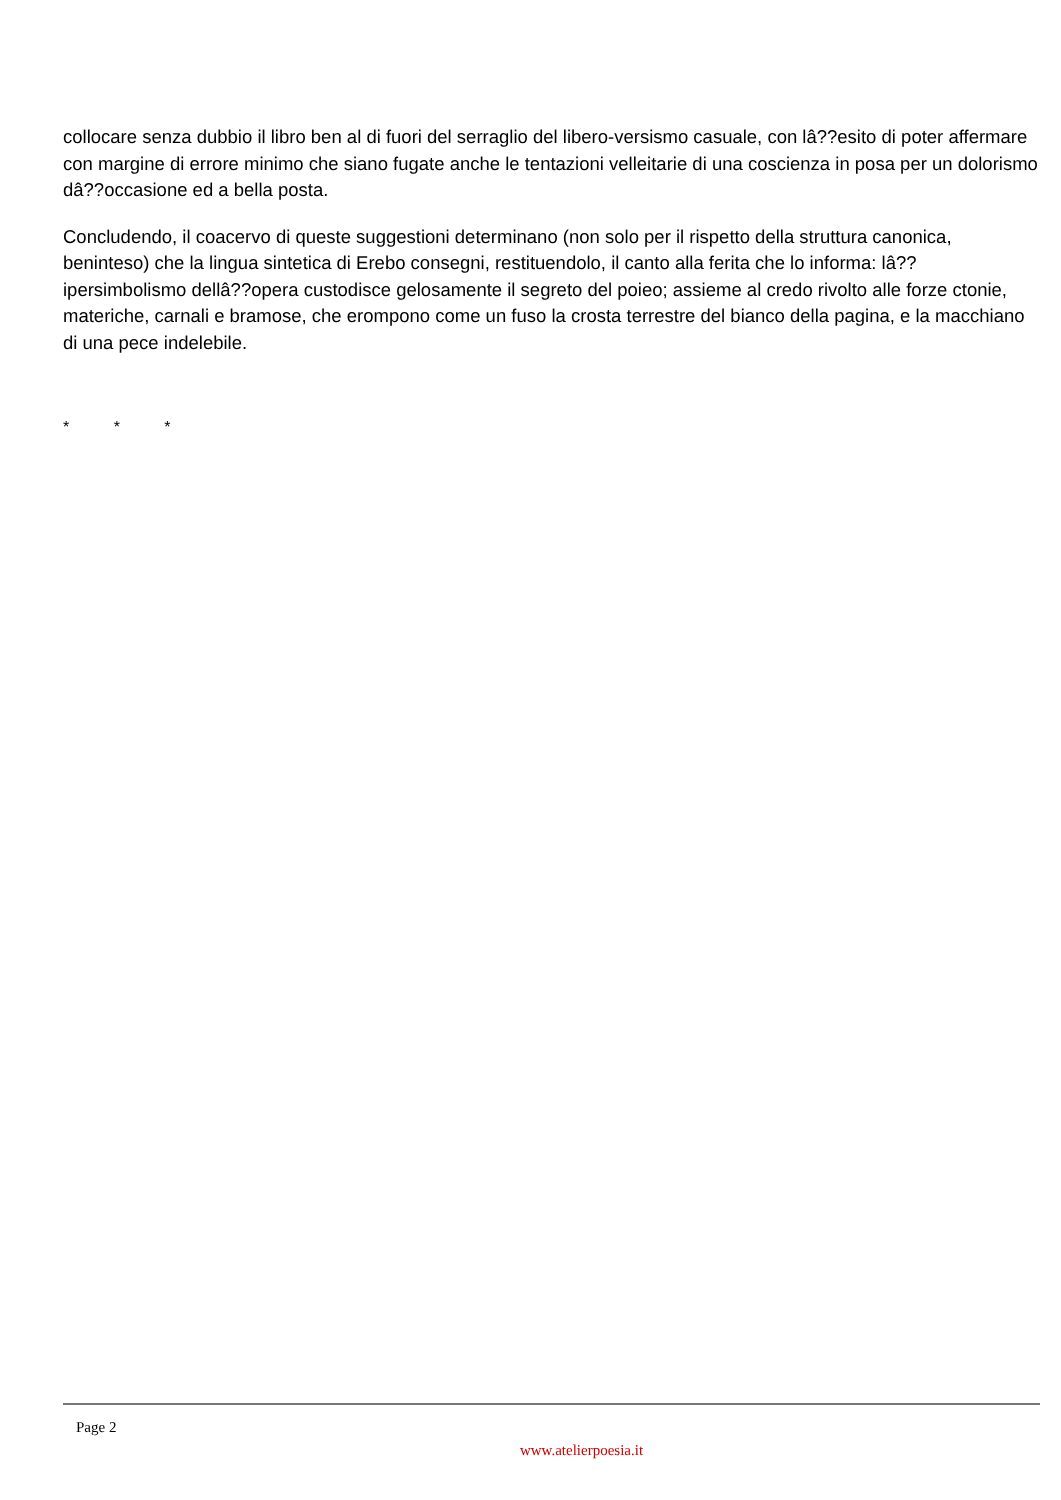collocare senza dubbio il libro ben al di fuori del serraglio del libero-versismo casuale, con lâ??esito di poter affermare con margine di errore minimo che siano fugate anche le tentazioni velleitarie di una coscienza in posa per un dolorismo dâ??occasione ed a bella posta.
Concludendo, il coacervo di queste suggestioni determinano (non solo per il rispetto della struttura canonica, beninteso) che la lingua sintetica di Erebo consegni, restituendolo, il canto alla ferita che lo informa: lâ??ipersimbolismo dellâ??opera custodisce gelosamente il segreto del poieo; assieme al credo rivolto alle forze ctonie, materiche, carnali e bramose, che erompono come un fuso la crosta terrestre del bianco della pagina, e la macchiano di una pece indelebile.
* * *
Page 2
www.atelierpoesia.it